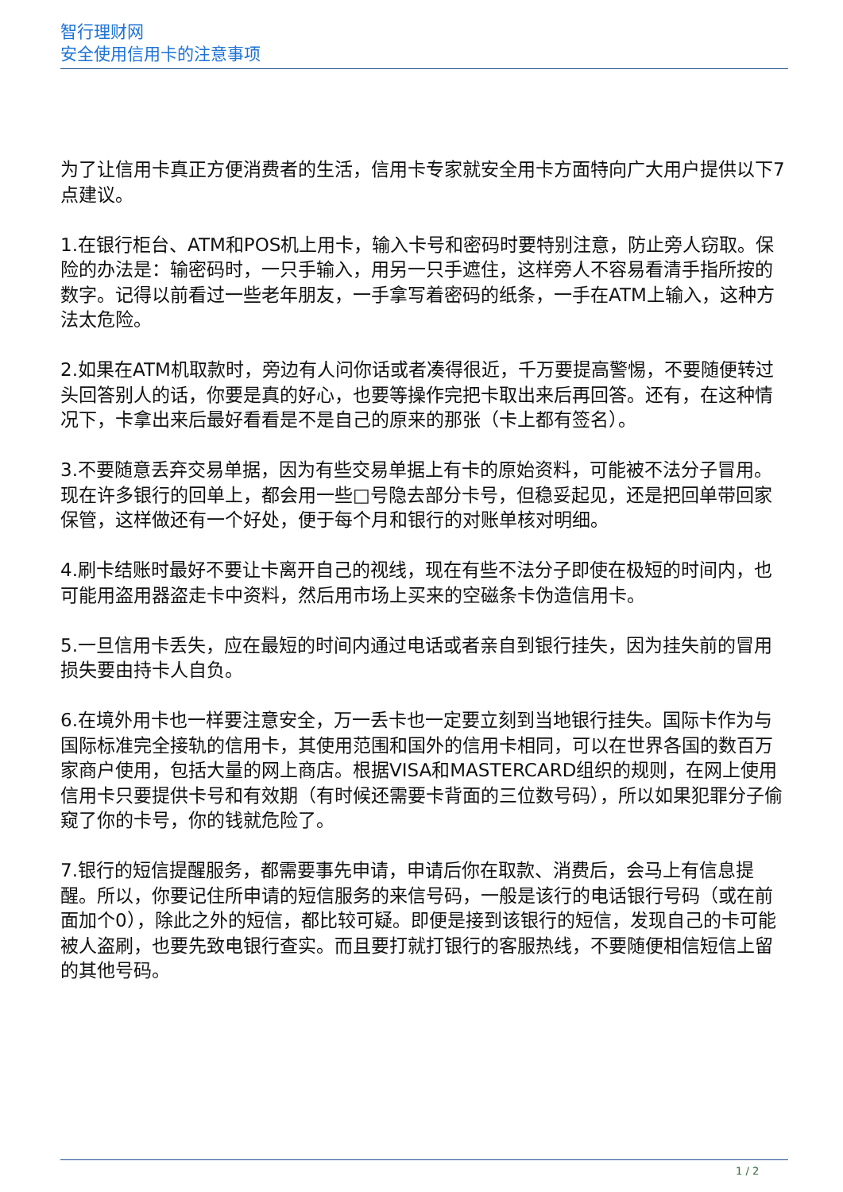智行理财网
安全使用信用卡的注意事项
为了让信用卡真正方便消费者的生活，信用卡专家就安全用卡方面特向广大用户提供以下7点建议。
1.在银行柜台、ATM和POS机上用卡，输入卡号和密码时要特别注意，防止旁人窃取。保险的办法是：输密码时，一只手输入，用另一只手遮住，这样旁人不容易看清手指所按的数字。记得以前看过一些老年朋友，一手拿写着密码的纸条，一手在ATM上输入，这种方法太危险。
2.如果在ATM机取款时，旁边有人问你话或者凑得很近，千万要提高警惕，不要随便转过头回答别人的话，你要是真的好心，也要等操作完把卡取出来后再回答。还有，在这种情况下，卡拿出来后最好看看是不是自己的原来的那张（卡上都有签名）。
3.不要随意丢弃交易单据，因为有些交易单据上有卡的原始资料，可能被不法分子冒用。现在许多银行的回单上，都会用一些□号隐去部分卡号，但稳妥起见，还是把回单带回家保管，这样做还有一个好处，便于每个月和银行的对账单核对明细。
4.刷卡结账时最好不要让卡离开自己的视线，现在有些不法分子即使在极短的时间内，也可能用盗用器盗走卡中资料，然后用市场上买来的空磁条卡伪造信用卡。
5.一旦信用卡丢失，应在最短的时间内通过电话或者亲自到银行挂失，因为挂失前的冒用损失要由持卡人自负。
6.在境外用卡也一样要注意安全，万一丢卡也一定要立刻到当地银行挂失。国际卡作为与国际标准完全接轨的信用卡，其使用范围和国外的信用卡相同，可以在世界各国的数百万家商户使用，包括大量的网上商店。根据VISA和MASTERCARD组织的规则，在网上使用信用卡只要提供卡号和有效期（有时候还需要卡背面的三位数号码），所以如果犯罪分子偷窥了你的卡号，你的钱就危险了。
7.银行的短信提醒服务，都需要事先申请，申请后你在取款、消费后，会马上有信息提醒。所以，你要记住所申请的短信服务的来信号码，一般是该行的电话银行号码（或在前面加个0），除此之外的短信，都比较可疑。即便是接到该银行的短信，发现自己的卡可能被人盗刷，也要先致电银行查实。而且要打就打银行的客服热线，不要随便相信短信上留的其他号码。
1 / 2